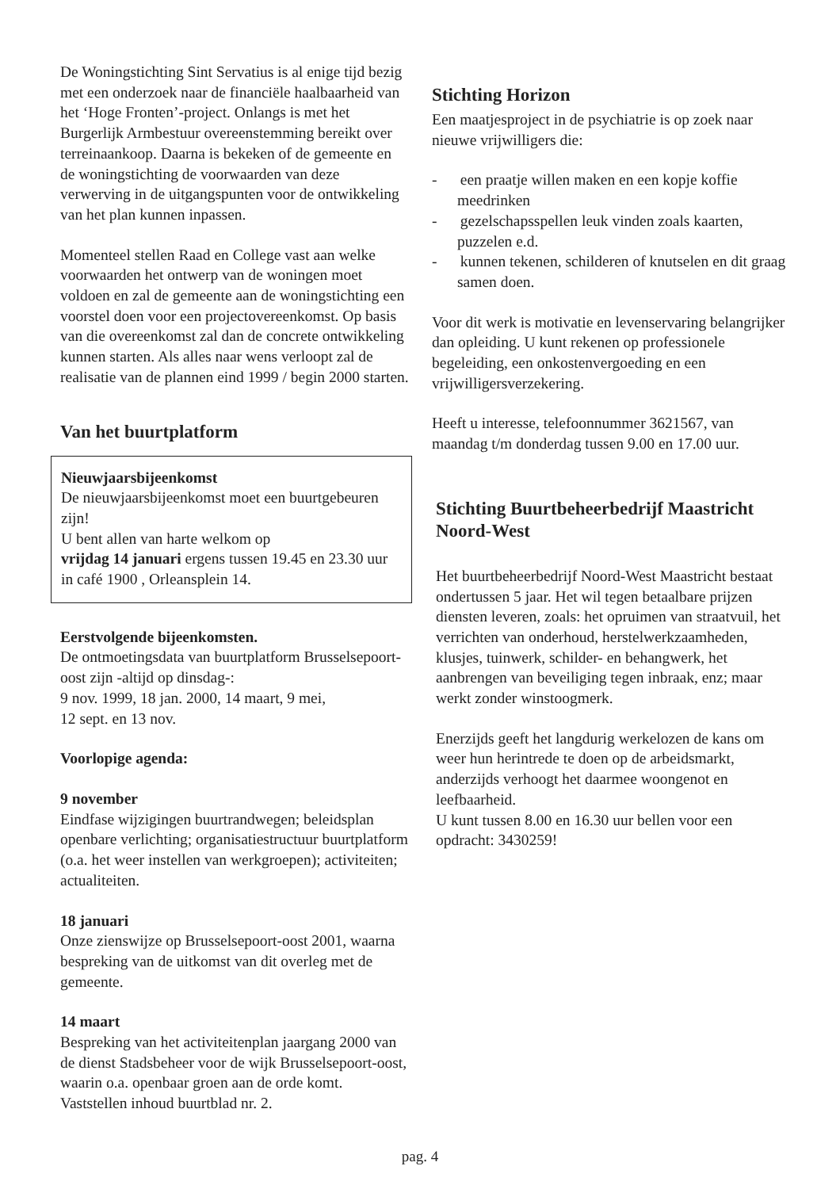De Woningstichting Sint Servatius is al enige tijd bezig met een onderzoek naar de financiële haalbaarheid van het ‘Hoge Fronten’-project. Onlangs is met het Burgerlijk Armbestuur overeenstemming bereikt over terreinaankoop. Daarna is bekeken of de gemeente en de woningstichting de voorwaarden van deze verwerving in de uitgangspunten voor de ontwikkeling van het plan kunnen inpassen.
Momenteel stellen Raad en College vast aan welke voorwaarden het ontwerp van de woningen moet voldoen en zal de gemeente aan de woningstichting een voorstel doen voor een projectovereenkomst. Op basis van die overeenkomst zal dan de concrete ontwikkeling kunnen starten. Als alles naar wens verloopt zal de realisatie van de plannen eind 1999 / begin 2000 starten.
Van het buurtplatform
Nieuwjaarsbijeenkomst
De nieuwjaarsbijeenkomst moet een buurtgebeuren zijn!
U bent allen van harte welkom op
vrijdag 14 januari ergens tussen 19.45 en 23.30 uur in café 1900 , Orleansplein 14.
Eerstvolgende bijeenkomsten.
De ontmoetingsdata van buurtplatform Brusselsepoort-oost zijn -altijd op dinsdag-:
9 nov. 1999, 18 jan. 2000, 14 maart, 9 mei,
12 sept. en 13 nov.
Voorlopige agenda:
9 november
Eindfase wijzigingen buurtrandwegen; beleidsplan openbare verlichting; organisatiestructuur buurtplatform (o.a. het weer instellen van werkgroepen); activiteiten; actualiteiten.
18 januari
Onze zienswijze op Brusselsepoort-oost 2001, waarna bespreking van de uitkomst van dit overleg met de gemeente.
14 maart
Bespreking van het activiteitenplan jaargang 2000 van de dienst Stadsbeheer voor de wijk Brusselsepoort-oost, waarin o.a. openbaar groen aan de orde komt. Vaststellen inhoud buurtblad nr. 2.
Stichting Horizon
Een maatjesproject in de psychiatrie is op zoek naar nieuwe vrijwilligers die:
- een praatje willen maken en een kopje koffie meedrinken
- gezelschapsspellen leuk vinden zoals kaarten, puzzelen e.d.
- kunnen tekenen, schilderen of knutselen en dit graag samen doen.
Voor dit werk is motivatie en levenservaring belangrijker dan opleiding. U kunt rekenen op professionele begeleiding, een onkostenvergoeding en een vrijwilligersverzekering.
Heeft u interesse, telefoonnummer 3621567, van maandag t/m donderdag tussen 9.00 en 17.00 uur.
Stichting Buurtbeheerbedrijf Maastricht Noord-West
Het buurtbeheerbedrijf Noord-West Maastricht bestaat ondertussen 5 jaar. Het wil tegen betaalbare prijzen diensten leveren, zoals: het opruimen van straatvuil, het verrichten van onderhoud, herstelwerkzaamheden, klusjes, tuinwerk, schilder- en behangwerk, het aanbrengen van beveiliging tegen inbraak, enz; maar werkt zonder winstoogmerk.
Enerzijds geeft het langdurig werkelozen de kans om weer hun herintrede te doen op de arbeidsmarkt, anderzijds verhoogt het daarmee woongenot en leefbaarheid.
U kunt tussen 8.00 en 16.30 uur bellen voor een opdracht: 3430259!
pag. 4